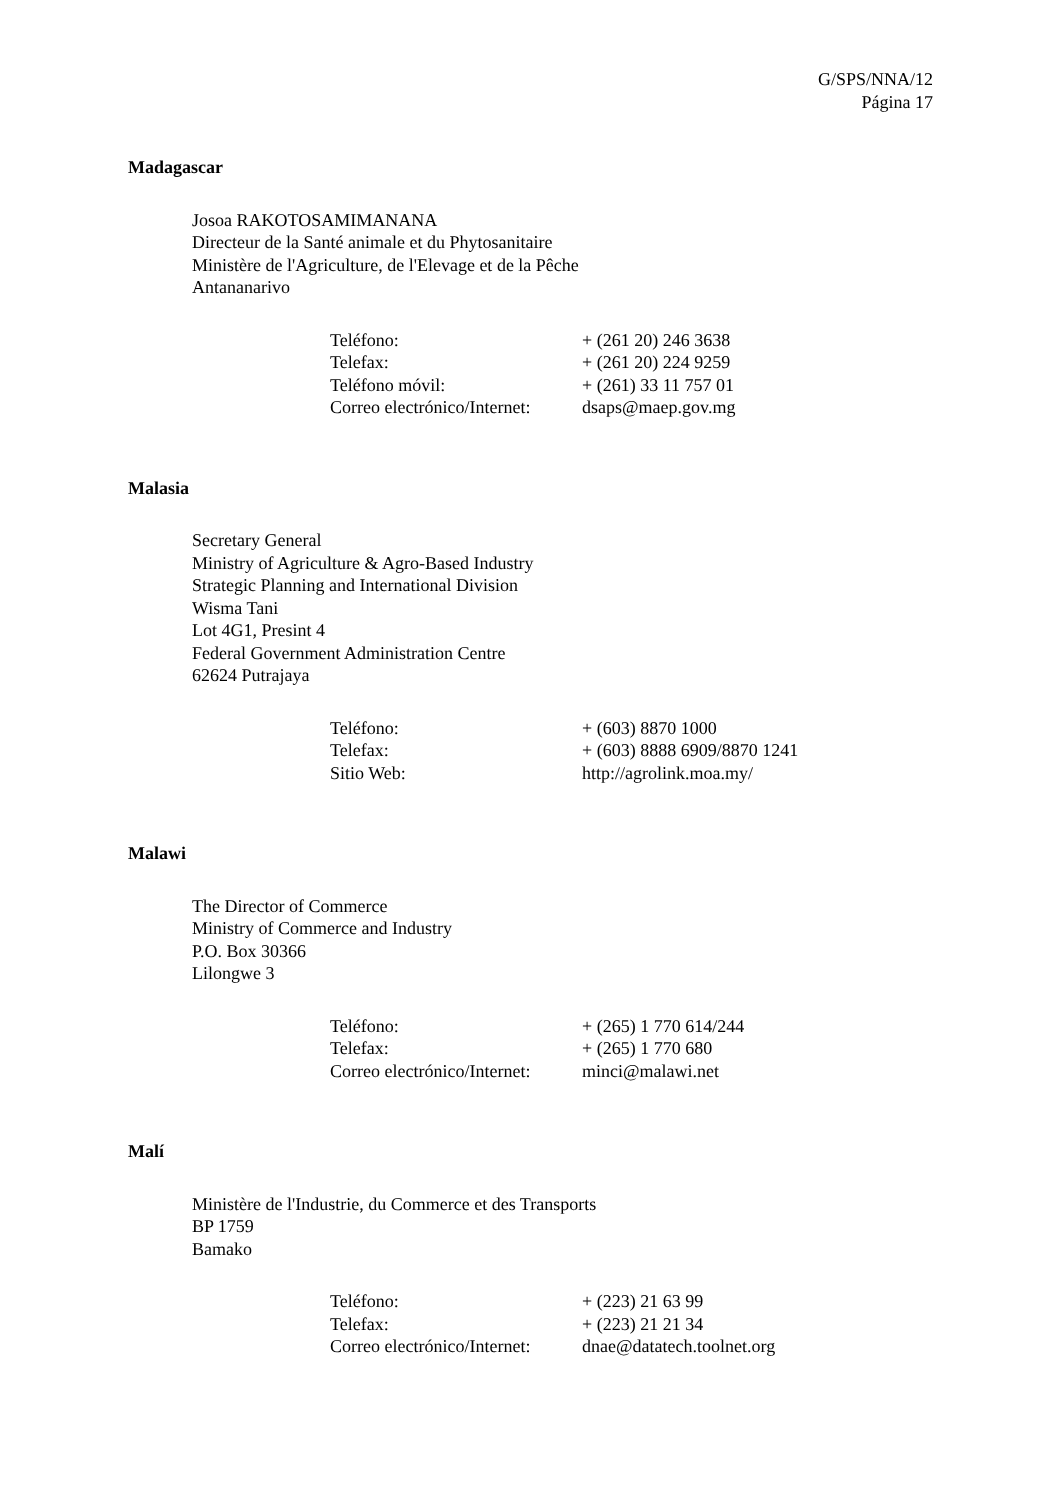G/SPS/NNA/12
Página 17
Madagascar
Josoa RAKOTOSAMIMANANA
Directeur de la Santé animale et du Phytosanitaire
Ministère de l'Agriculture, de l'Elevage et de la Pêche
Antananarivo
| Teléfono: | + (261 20) 246 3638 |
| Telefax: | + (261 20) 224 9259 |
| Teléfono móvil: | + (261) 33 11 757 01 |
| Correo electrónico/Internet: | dsaps@maep.gov.mg |
Malasia
Secretary General
Ministry of Agriculture & Agro-Based Industry
Strategic Planning and International Division
Wisma Tani
Lot 4G1, Presint 4
Federal Government Administration Centre
62624 Putrajaya
| Teléfono: | + (603) 8870 1000 |
| Telefax: | + (603) 8888 6909/8870 1241 |
| Sitio Web: | http://agrolink.moa.my/ |
Malawi
The Director of Commerce
Ministry of Commerce and Industry
P.O. Box 30366
Lilongwe 3
| Teléfono: | + (265) 1 770 614/244 |
| Telefax: | + (265) 1 770 680 |
| Correo electrónico/Internet: | minci@malawi.net |
Malí
Ministère de l'Industrie, du Commerce et des Transports
BP 1759
Bamako
| Teléfono: | + (223) 21 63 99 |
| Telefax: | + (223) 21 21 34 |
| Correo electrónico/Internet: | dnae@datatech.toolnet.org |